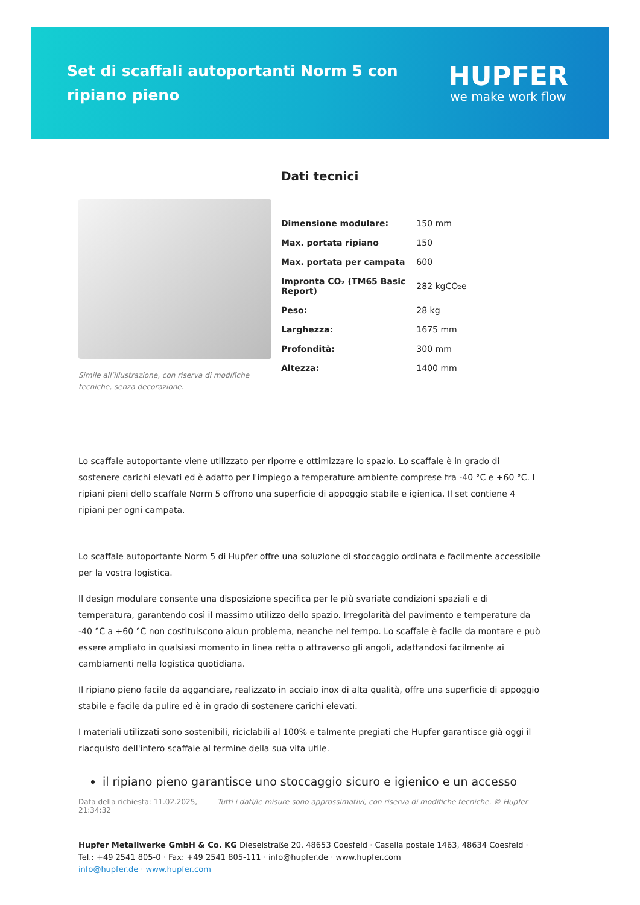Set di scaffali autoportanti Norm 5 con ripiano pieno
HUPFER
we make work flow
Simile all’illustrazione, con riserva di modifiche tecniche, senza decorazione.
Dati tecnici
| Dimensione modulare: | 150 mm |
| Max. portata ripiano | 150 |
| Max. portata per campata | 600 |
| Impronta CO₂ (TM65 Basic Report) | 282 kgCO₂e |
| Peso: | 28 kg |
| Larghezza: | 1675 mm |
| Profondità: | 300 mm |
| Altezza: | 1400 mm |
Lo scaffale autoportante viene utilizzato per riporre e ottimizzare lo spazio. Lo scaffale è in grado di sostenere carichi elevati ed è adatto per l'impiego a temperature ambiente comprese tra -40 °C e +60 °C. I ripiani pieni dello scaffale Norm 5 offrono una superficie di appoggio stabile e igienica. Il set contiene 4 ripiani per ogni campata.
Lo scaffale autoportante Norm 5 di Hupfer offre una soluzione di stoccaggio ordinata e facilmente accessibile per la vostra logistica.
Il design modulare consente una disposizione specifica per le più svariate condizioni spaziali e di temperatura, garantendo così il massimo utilizzo dello spazio. Irregolarità del pavimento e temperature da -40 °C a +60 °C non costituiscono alcun problema, neanche nel tempo. Lo scaffale è facile da montare e può essere ampliato in qualsiasi momento in linea retta o attraverso gli angoli, adattandosi facilmente ai cambiamenti nella logistica quotidiana.
Il ripiano pieno facile da agganciare, realizzato in acciaio inox di alta qualità, offre una superficie di appoggio stabile e facile da pulire ed è in grado di sostenere carichi elevati.
I materiali utilizzati sono sostenibili, riciclabili al 100% e talmente pregiati che Hupfer garantisce già oggi il riacquisto dell'intero scaffale al termine della sua vita utile.
il ripiano pieno garantisce uno stoccaggio sicuro e igienico e un accesso
Data della richiesta: 11.02.2025, 21:34:32
Tutti i dati/le misure sono approssimativi, con riserva di modifiche tecniche. © Hupfer
Hupfer Metallwerke GmbH & Co. KG Dieselstraße 20, 48653 Coesfeld · Casella postale 1463, 48634 Coesfeld · Tel.: +49 2541 805-0 · Fax: +49 2541 805-111 · info@hupfer.de · www.hupfer.com
info@hupfer.de · www.hupfer.com